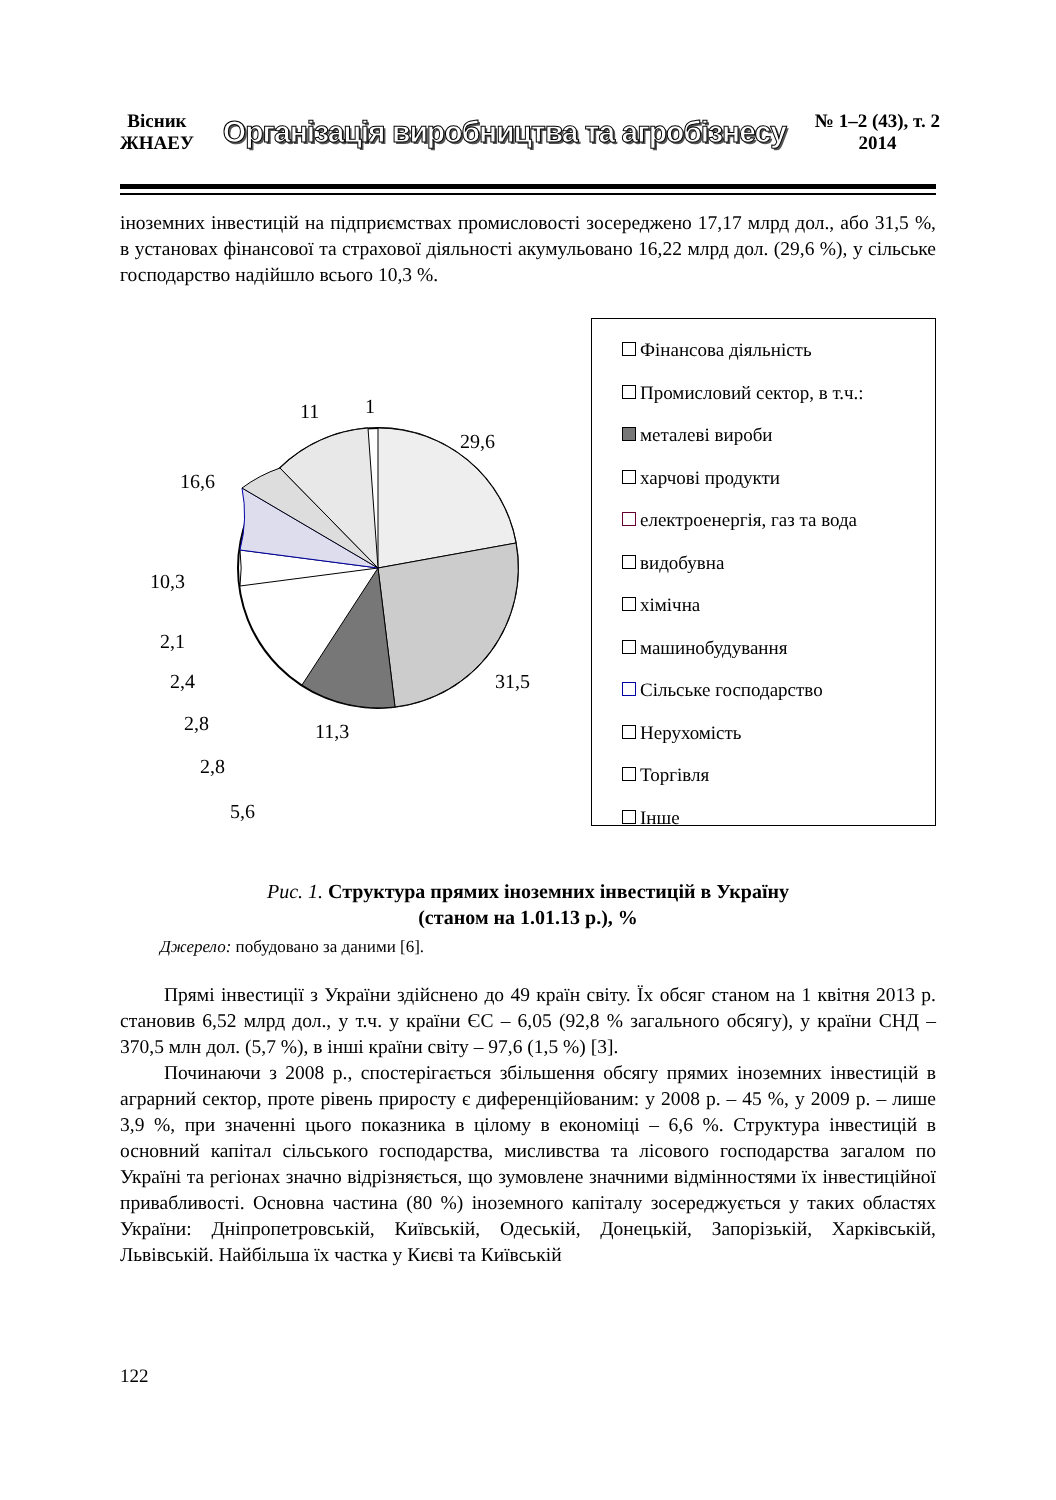Вісник
ЖНАЕУ
Організація виробництва та агробізнесу
№ 1–2 (43), т. 2
2014
іноземних інвестицій на підприємствах промисловості зосереджено 17,17 млрд дол., або 31,5 %, в установах фінансової та страхової діяльності акумульовано 16,22 млрд дол. (29,6 %), у сільське господарство надійшло всього 10,3 %.
1
11
29,6
16,6
10,3
2,1
2,4
2,8
2,8
5,6
11,3
31,5
Фінансова діяльність
Промисловий сектор, в т.ч.:
металеві вироби
харчові продукти
електроенергія, газ та вода
видобувна
хімічна
машинобудування
Сільське господарство
Нерухомість
Торгівля
Інше
Рис. 1. Структура прямих іноземних інвестицій в Україну
(станом на 1.01.13 р.), %
Джерело: побудовано за даними [6].
Прямі інвестиції з України здійснено до 49 країн світу. Їх обсяг станом на 1 квітня 2013 р. становив 6,52 млрд дол., у т.ч. у країни ЄС – 6,05 (92,8 % загального обсягу), у країни СНД – 370,5 млн дол. (5,7 %), в інші країни світу – 97,6 (1,5 %) [3].
Починаючи з 2008 р., спостерігається збільшення обсягу прямих іноземних інвестицій в аграрний сектор, проте рівень приросту є диференційованим: у 2008 р. – 45 %, у 2009 р. – лише 3,9 %, при значенні цього показника в цілому в економіці – 6,6 %. Структура інвестицій в основний капітал сільського господарства, мисливства та лісового господарства загалом по Україні та регіонах значно відрізняється, що зумовлене значними відмінностями їх інвестиційної привабливості. Основна частина (80 %) іноземного капіталу зосереджується у таких областях України: Дніпропетровській, Київській, Одеській, Донецькій, Запорізькій, Харківській, Львівській. Найбільша їх частка у Києві та Київській
122